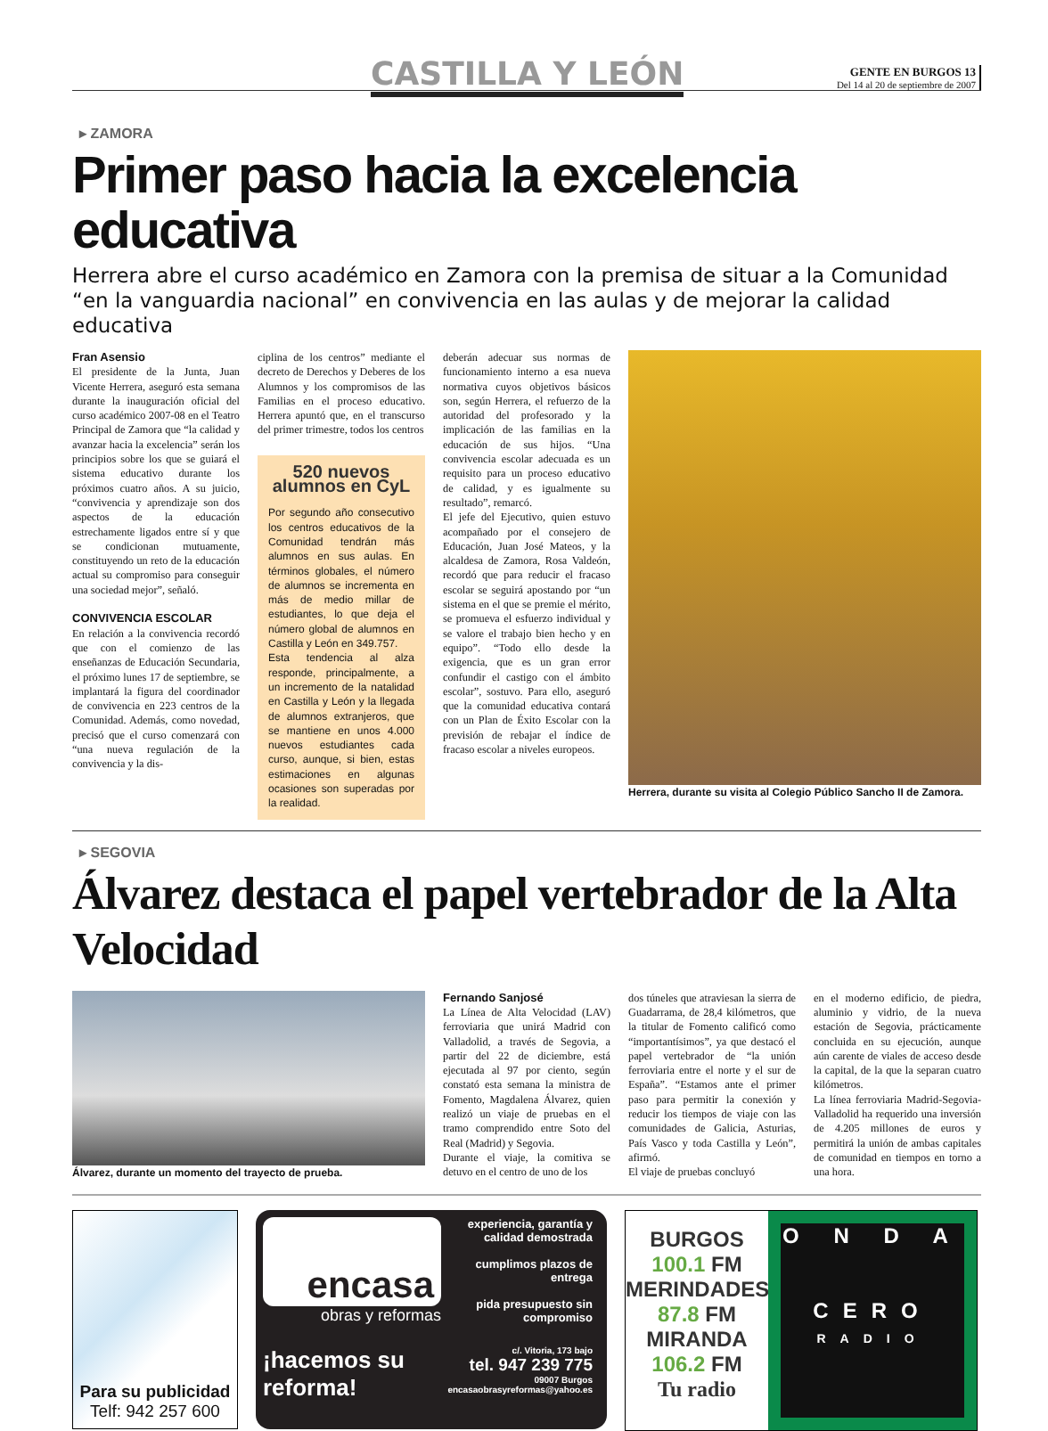CASTILLA Y LEÓN
GENTE EN BURGOS 13
Del 14 al 20 de septiembre de 2007
▸ ZAMORA
Primer paso hacia la excelencia educativa
Herrera abre el curso académico en Zamora con la premisa de situar a la Comunidad “en la vanguardia nacional” en convivencia en las aulas y de mejorar la calidad educativa
Fran Asensio
El presidente de la Junta, Juan Vicente Herrera, aseguró esta semana durante la inauguración oficial del curso académico 2007-08 en el Teatro Principal de Zamora que “la calidad y avanzar hacia la excelencia” serán los principios sobre los que se guiará el sistema educativo durante los próximos cuatro años. A su juicio, “convivencia y aprendizaje son dos aspectos de la educación estrechamente ligados entre sí y que se condicionan mutuamente, constituyendo un reto de la educación actual su compromiso para conseguir una sociedad mejor”, señaló.
CONVIVENCIA ESCOLAR
En relación a la convivencia recordó que con el comienzo de las enseñanzas de Educación Secundaria, el próximo lunes 17 de septiembre, se implantará la figura del coordinador de convivencia en 223 centros de la Comunidad. Además, como novedad, precisó que el curso comenzará con “una nueva regulación de la convivencia y la dis-
ciplina de los centros” mediante el decreto de Derechos y Deberes de los Alumnos y los compromisos de las Familias en el proceso educativo. Herrera apuntó que, en el transcurso del primer trimestre, todos los centros
520 nuevos alumnos en CyL
Por segundo año consecutivo los centros educativos de la Comunidad tendrán más alumnos en sus aulas. En términos globales, el número de alumnos se incrementa en más de medio millar de estudiantes, lo que deja el número global de alumnos en Castilla y León en 349.757.
Esta tendencia al alza responde, principalmente, a un incremento de la natalidad en Castilla y León y la llegada de alumnos extranjeros, que se mantiene en unos 4.000 nuevos estudiantes cada curso, aunque, si bien, estas estimaciones en algunas ocasiones son superadas por la realidad.
deberán adecuar sus normas de funcionamiento interno a esa nueva normativa cuyos objetivos básicos son, según Herrera, el refuerzo de la autoridad del profesorado y la implicación de las familias en la educación de sus hijos. “Una convivencia escolar adecuada es un requisito para un proceso educativo de calidad, y es igualmente su resultado”, remarcó.
El jefe del Ejecutivo, quien estuvo acompañado por el consejero de Educación, Juan José Mateos, y la alcaldesa de Zamora, Rosa Valdeón, recordó que para reducir el fracaso escolar se seguirá apostando por “un sistema en el que se premie el mérito, se promueva el esfuerzo individual y se valore el trabajo bien hecho y en equipo”. “Todo ello desde la exigencia, que es un gran error confundir el castigo con el ámbito escolar”, sostuvo. Para ello, aseguró que la comunidad educativa contará con un Plan de Éxito Escolar con la previsión de rebajar el índice de fracaso escolar a niveles europeos.
Herrera, durante su visita al Colegio Público Sancho II de Zamora.
▸ SEGOVIA
Álvarez destaca el papel vertebrador de la Alta Velocidad
Álvarez, durante un momento del trayecto de prueba. Fernando Sanjosé
La Línea de Alta Velocidad (LAV) ferroviaria que unirá Madrid con Valladolid, a través de Segovia, a partir del 22 de diciembre, está ejecutada al 97 por ciento, según constató esta semana la ministra de Fomento, Magdalena Álvarez, quien realizó un viaje de pruebas en el tramo comprendido entre Soto del Real (Madrid) y Segovia.
Durante el viaje, la comitiva se detuvo en el centro de uno de los
dos túneles que atraviesan la sierra de Guadarrama, de 28,4 kilómetros, que la titular de Fomento calificó como “importantísimos”, ya que destacó el papel vertebrador de “la unión ferroviaria entre el norte y el sur de España”. “Estamos ante el primer paso para permitir la conexión y reducir los tiempos de viaje con las comunidades de Galicia, Asturias, País Vasco y toda Castilla y León”, afirmó.
El viaje de pruebas concluyó
en el moderno edificio, de piedra, aluminio y vidrio, de la nueva estación de Segovia, prácticamente concluida en su ejecución, aunque aún carente de viales de acceso desde la capital, de la que la separan cuatro kilómetros.
La línea ferroviaria Madrid-Segovia-Valladolid ha requerido una inversión de 4.205 millones de euros y permitirá la unión de ambas capitales de comunidad en tiempos en torno a una hora.
Para su publicidad
Telf: 942 257 600
encasa
obras y reformas
¡hacemos su
reforma!
experiencia, garantía y calidad demostrada
cumplimos plazos de entrega
pida presupuesto sin compromiso
c/. Vitoria, 173 bajo
tel. 947 239 775
09007 Burgos
encasaobrasyreformas@yahoo.es
BURGOS
100.1 FM
MERINDADES
87.8 FM
MIRANDA
106.2 FM
Tu radio
O N D A
CERO
RADIO